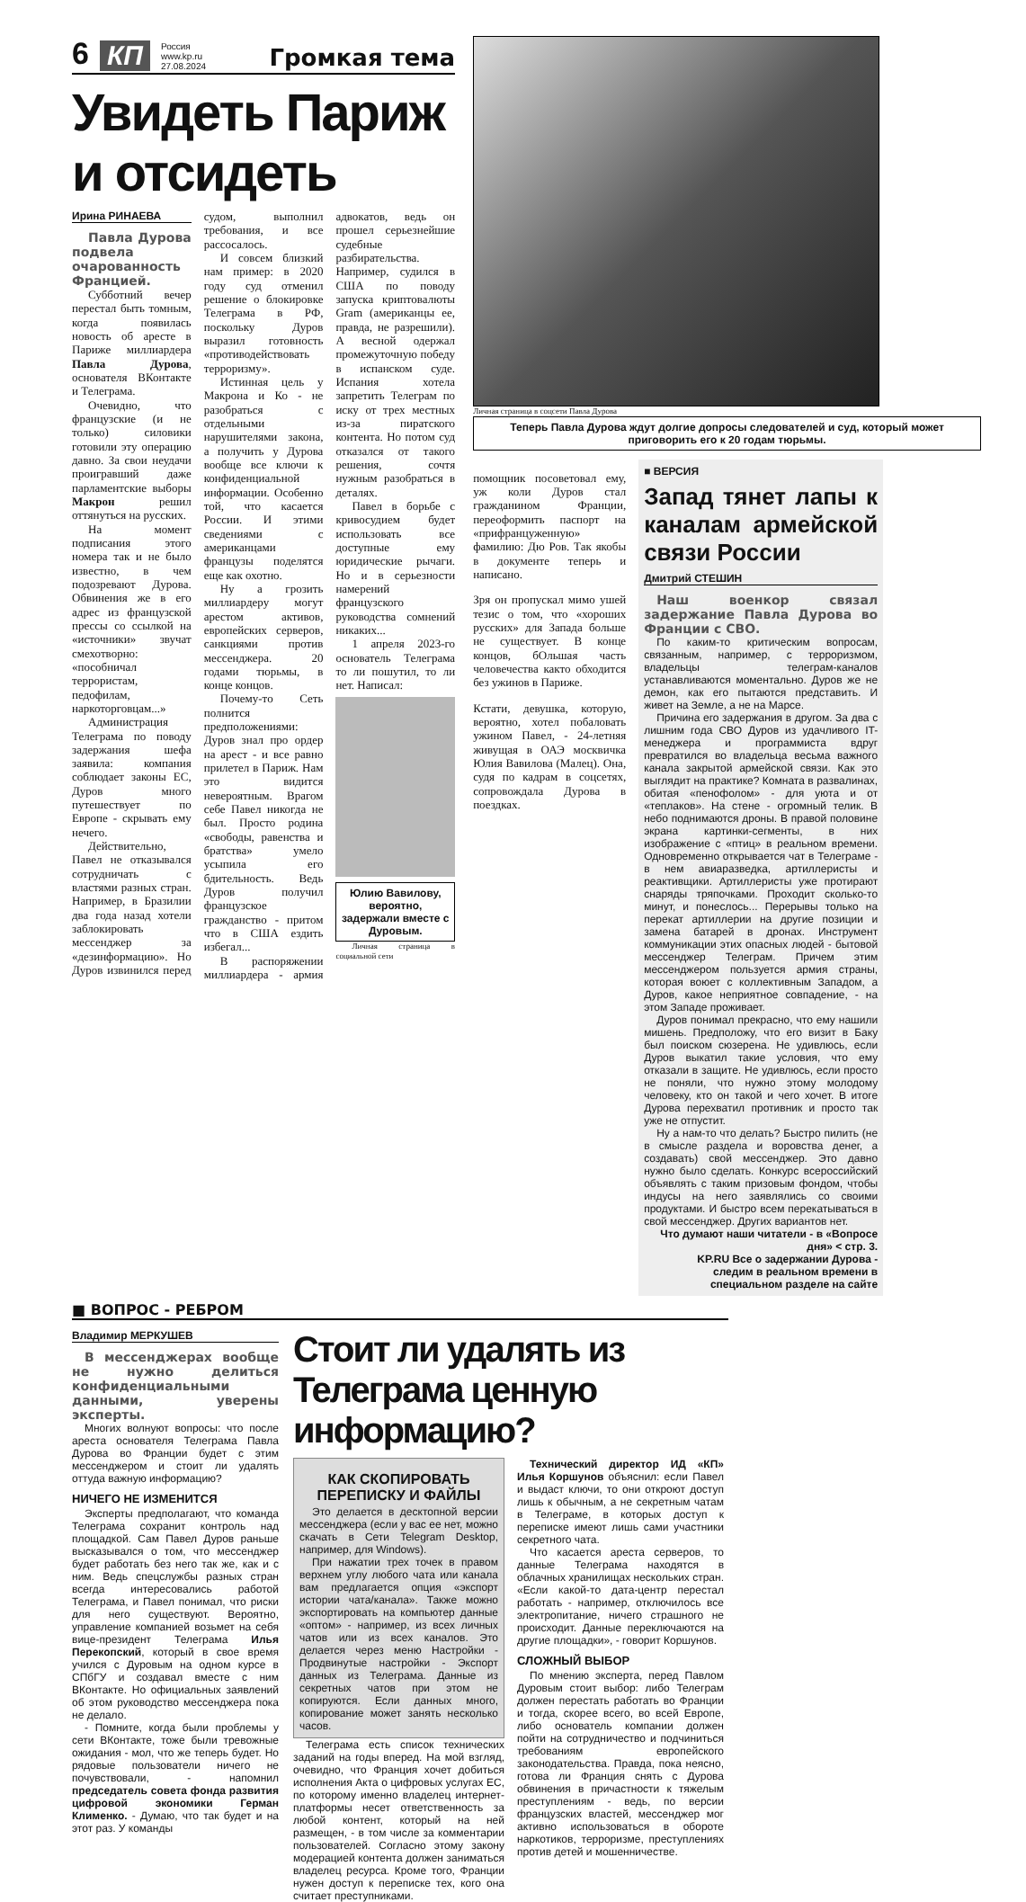6 КП Россия
www.kp.ru
27.08.2024 Громкая тема
Увидеть Париж и отсидеть
Ирина РИНАЕВА
Павла Дурова подвела очарованность Францией.
Субботний вечер перестал быть томным, когда появилась новость об аресте в Париже миллиардера Павла Дурова, основателя ВКонтакте и Телеграма.
Очевидно, что французские (и не только) силовики готовили эту операцию давно. За свои неудачи проигравший даже парламентские выборы Макрон решил оттянуться на русских.
На момент подписания этого номера так и не было известно, в чем подозревают Дурова. Обвинения же в его адрес из французской прессы со ссылкой на «источники» звучат смехотворно: «пособничал террористам, педофилам, наркоторговцам...»
Администрация Телеграма по поводу задержания шефа заявила: компания соблюдает законы ЕС, Дуров много путешествует по Европе - скрывать ему нечего.
Действительно, Павел не отказывался сотрудничать с властями разных стран. Например, в Бразилии два года назад хотели заблокировать мессенджер за «дезинформацию». Но Дуров извинился перед судом, выполнил требования, и все рассосалось.
И совсем близкий нам пример: в 2020 году суд отменил решение о блокировке Телеграма в РФ, поскольку Дуров выразил готовность «противодействовать терроризму».
Истинная цель у Макрона и Ко - не разобраться с отдельными нарушителями закона, а получить у Дурова вообще все ключи к конфиденциальной информации. Особенно той, что касается России. И этими сведениями с американцами французы поделятся еще как охотно.
Ну а грозить миллиардеру могут арестом активов, европейских серверов, санкциями против мессенджера. 20 годами тюрьмы, в конце концов.
Почему-то Сеть полнится предположениями: Дуров знал про ордер на арест - и все равно прилетел в Париж. Нам это видится невероятным. Врагом себе Павел никогда не был. Просто родина «свободы, равенства и братства» умело усыпила его бдительность. Ведь Дуров получил французское гражданство - притом что в США ездить избегал...
В распоряжении миллиардера - армия адвокатов, ведь он прошел серьезнейшие судебные разбирательства. Например, судился в США по поводу запуска криптовалюты Gram (американцы ее, правда, не разрешили). А весной одержал промежуточную победу в испанском суде. Испания хотела запретить Телеграм по иску от трех местных из-за пиратского контента. Но потом суд отказался от такого решения, сочтя нужным разобраться в деталях.
Павел в борьбе с кривосудием будет использовать все доступные ему юридические рычаги. Но и в серьезности намерений французского руководства сомнений никаких...
1 апреля 2023-го основатель Телеграма то ли пошутил, то ли нет. Написал:
Юлию Вавилову, вероятно, задержали вместе с Дуровым.
Личная страница в социальной сети
Личная страница в соцсети Павла Дурова
Теперь Павла Дурова ждут долгие допросы следователей и суд, который может приговорить его к 20 годам тюрьмы.
помощник посоветовал ему, уж коли Дуров стал гражданином Франции, переоформить паспорт на «прифранцуженную» фамилию: Дю Ров. Так якобы в документе теперь и написано.
Зря он пропускал мимо ушей тезис о том, что «хороших русских» для Запада больше не существует. В конце концов, бОльшая часть человечества както обходится без ужинов в Париже.
Кстати, девушка, которую, вероятно, хотел побаловать ужином Павел, - 24-летняя живущая в ОАЭ москвичка Юлия Вавилова (Малец). Она, судя по кадрам в соцсетях, сопровождала Дурова в поездках.
■ ВЕРСИЯ
Запад тянет лапы к каналам армейской связи России
Дмитрий СТЕШИН
Наш военкор связал задержание Павла Дурова во Франции с СВО.
По каким-то критическим вопросам, связанным, например, с терроризмом, владельцы телеграм-каналов устанавливаются моментально. Дуров же не демон, как его пытаются представить. И живет на Земле, а не на Марсе.
Причина его задержания в другом. За два с лишним года СВО Дуров из удачливого IT-менеджера и программиста вдруг превратился во владельца весьма важного канала закрытой армейской связи. Как это выглядит на практике? Комната в развалинах, обитая «пенофолом» - для уюта и от «теплаков». На стене - огромный телик. В небо поднимаются дроны. В правой половине экрана картинки-сегменты, в них изображение с «птиц» в реальном времени. Одновременно открывается чат в Телеграме - в нем авиаразведка, артиллеристы и реактивщики. Артиллеристы уже протирают снаряды тряпочками. Проходит сколько-то минут, и понеслось... Перерывы только на перекат артиллерии на другие позиции и замена батарей в дронах. Инструмент коммуникации этих опасных людей - бытовой мессенджер Телеграм. Причем этим мессенджером пользуется армия страны, которая воюет с коллективным Западом, а Дуров, какое неприятное совпадение, - на этом Западе проживает.
Дуров понимал прекрасно, что ему нашили мишень. Предположу, что его визит в Баку был поиском сюзерена. Не удивлюсь, если Дуров выкатил такие условия, что ему отказали в защите. Не удивлюсь, если просто не поняли, что нужно этому молодому человеку, кто он такой и чего хочет. В итоге Дурова перехватил противник и просто так уже не отпустит.
Ну а нам-то что делать? Быстро пилить (не в смысле раздела и воровства денег, а создавать) свой мессенджер. Это давно нужно было сделать. Конкурс всероссийский объявлять с таким призовым фондом, чтобы индусы на него заявлялись со своими продуктами. И быстро всем перекатываться в свой мессенджер. Других вариантов нет.
Что думают наши читатели - в «Вопросе дня» < стр. 3.
KP.RU Все о задержании Дурова - следим в реальном времени в специальном разделе на сайте
■ ВОПРОС - РЕБРОМ
Владимир МЕРКУШЕВ
В мессенджерах вообще не нужно делиться конфиденциальными данными, уверены эксперты.
Многих волнуют вопросы: что после ареста основателя Телеграма Павла Дурова во Франции будет с этим мессенджером и стоит ли удалять оттуда важную информацию?
НИЧЕГО НЕ ИЗМЕНИТСЯ
Эксперты предполагают, что команда Телеграма сохранит контроль над площадкой. Сам Павел Дуров раньше высказывался о том, что мессенджер будет работать без него так же, как и с ним. Ведь спецслужбы разных стран всегда интересовались работой Телеграма, и Павел понимал, что риски для него существуют. Вероятно, управление компанией возьмет на себя вице-президент Телеграма Илья Перекопский, который в свое время учился с Дуровым на одном курсе в СПбГУ и создавал вместе с ним ВКонтакте. Но официальных заявлений об этом руководство мессенджера пока не делало.
- Помните, когда были проблемы у сети ВКонтакте, тоже были тревожные ожидания - мол, что же теперь будет. Но рядовые пользователи ничего не почувствовали, - напомнил председатель совета фонда развития цифровой экономики Герман Клименко. - Думаю, что так будет и на этот раз. У команды
Стоит ли удалять из Телеграма ценную информацию?
КАК СКОПИРОВАТЬ ПЕРЕПИСКУ И ФАЙЛЫ
Это делается в десктопной версии мессенджера (если у вас ее нет, можно скачать в Сети Telegram Desktop, например, для Windows).
При нажатии трех точек в правом верхнем углу любого чата или канала вам предлагается опция «экспорт истории чата/канала». Также можно экспортировать на компьютер данные «оптом» - например, из всех личных чатов или из всех каналов. Это делается через меню Настройки - Продвинутые настройки - Экспорт данных из Телеграма. Данные из секретных чатов при этом не копируются. Если данных много, копирование может занять несколько часов.
Телеграма есть список технических заданий на годы вперед. На мой взгляд, очевидно, что Франция хочет добиться исполнения Акта о цифровых услугах ЕС, по которому именно владелец интернет-платформы несет ответственность за любой контент, который на ней размещен, - в том числе за комментарии пользователей. Согласно этому закону модерацией контента должен заниматься владелец ресурса. Кроме того, Франции нужен доступ к переписке тех, кого она считает преступниками.
Технический директор ИД «КП» Илья Коршунов объяснил: если Павел и выдаст ключи, то они откроют доступ лишь к обычным, а не секретным чатам в Телеграме, в которых доступ к переписке имеют лишь сами участники секретного чата.
Что касается ареста серверов, то данные Телеграма находятся в облачных хранилищах нескольких стран. «Если какой-то дата-центр перестал работать - например, отключилось все электропитание, ничего страшного не происходит. Данные переключаются на другие площадки», - говорит Коршунов.
СЛОЖНЫЙ ВЫБОР
По мнению эксперта, перед Павлом Дуровым стоит выбор: либо Телеграм должен перестать работать во Франции и тогда, скорее всего, во всей Европе, либо основатель компании должен пойти на сотрудничество и подчиниться требованиям европейского законодательства. Правда, пока неясно, готова ли Франция снять с Дурова обвинения в причастности к тяжелым преступлениям - ведь, по версии французских властей, мессенджер мог активно использоваться в обороте наркотиков, терроризме, преступлениях против детей и мошенничестве.